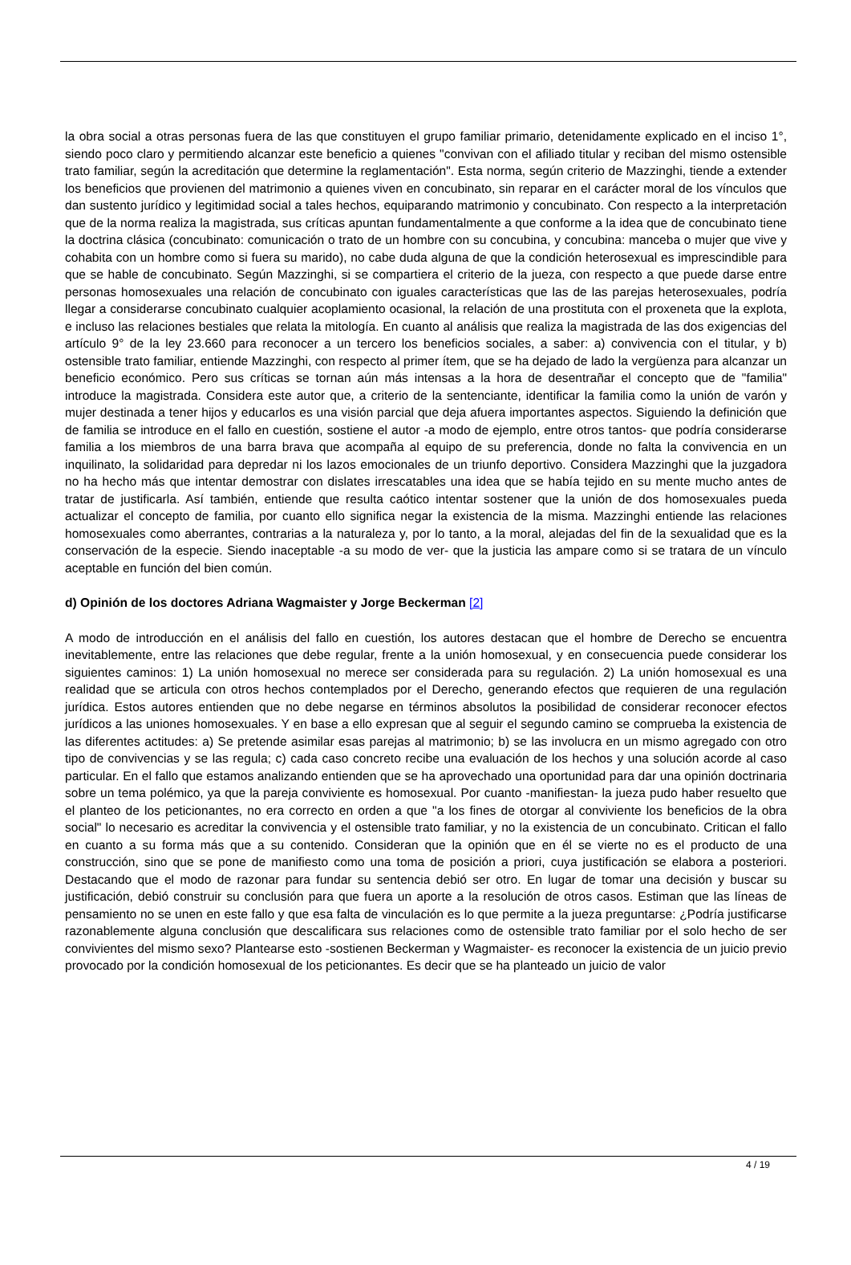la obra social a otras personas fuera de las que constituyen el grupo familiar primario, detenidamente explicado en el inciso 1°, siendo poco claro y permitiendo alcanzar este beneficio a quienes "convivan con el afiliado titular y reciban del mismo ostensible trato familiar, según la acreditación que determine la reglamentación". Esta norma, según criterio de Mazzinghi, tiende a extender los beneficios que provienen del matrimonio a quienes viven en concubinato, sin reparar en el carácter moral de los vínculos que dan sustento jurídico y legitimidad social a tales hechos, equiparando matrimonio y concubinato. Con respecto a la interpretación que de la norma realiza la magistrada, sus críticas apuntan fundamentalmente a que conforme a la idea que de concubinato tiene la doctrina clásica (concubinato: comunicación o trato de un hombre con su concubina, y concubina: manceba o mujer que vive y cohabita con un hombre como si fuera su marido), no cabe duda alguna de que la condición heterosexual es imprescindible para que se hable de concubinato. Según Mazzinghi, si se compartiera el criterio de la jueza, con respecto a que puede darse entre personas homosexuales una relación de concubinato con iguales características que las de las parejas heterosexuales, podría llegar a considerarse concubinato cualquier acoplamiento ocasional, la relación de una prostituta con el proxeneta que la explota, e incluso las relaciones bestiales que relata la mitología. En cuanto al análisis que realiza la magistrada de las dos exigencias del artículo 9° de la ley 23.660 para reconocer a un tercero los beneficios sociales, a saber: a) convivencia con el titular, y b) ostensible trato familiar, entiende Mazzinghi, con respecto al primer ítem, que se ha dejado de lado la vergüenza para alcanzar un beneficio económico. Pero sus críticas se tornan aún más intensas a la hora de desentrañar el concepto que de "familia" introduce la magistrada. Considera este autor que, a criterio de la sentenciante, identificar la familia como la unión de varón y mujer destinada a tener hijos y educarlos es una visión parcial que deja afuera importantes aspectos. Siguiendo la definición que de familia se introduce en el fallo en cuestión, sostiene el autor -a modo de ejemplo, entre otros tantos- que podría considerarse familia a los miembros de una barra brava que acompaña al equipo de su preferencia, donde no falta la convivencia en un inquilinato, la solidaridad para depredar ni los lazos emocionales de un triunfo deportivo. Considera Mazzinghi que la juzgadora no ha hecho más que intentar demostrar con dislates irrescatables una idea que se había tejido en su mente mucho antes de tratar de justificarla. Así también, entiende que resulta caótico intentar sostener que la unión de dos homosexuales pueda actualizar el concepto de familia, por cuanto ello significa negar la existencia de la misma. Mazzinghi entiende las relaciones homosexuales como aberrantes, contrarias a la naturaleza y, por lo tanto, a la moral, alejadas del fin de la sexualidad que es la conservación de la especie. Siendo inaceptable -a su modo de ver- que la justicia las ampare como si se tratara de un vínculo aceptable en función del bien común.
d) Opinión de los doctores Adriana Wagmaister y Jorge Beckerman [2]
A modo de introducción en el análisis del fallo en cuestión, los autores destacan que el hombre de Derecho se encuentra inevitablemente, entre las relaciones que debe regular, frente a la unión homosexual, y en consecuencia puede considerar los siguientes caminos: 1) La unión homosexual no merece ser considerada para su regulación. 2) La unión homosexual es una realidad que se articula con otros hechos contemplados por el Derecho, generando efectos que requieren de una regulación jurídica. Estos autores entienden que no debe negarse en términos absolutos la posibilidad de considerar reconocer efectos jurídicos a las uniones homosexuales. Y en base a ello expresan que al seguir el segundo camino se comprueba la existencia de las diferentes actitudes: a) Se pretende asimilar esas parejas al matrimonio; b) se las involucra en un mismo agregado con otro tipo de convivencias y se las regula; c) cada caso concreto recibe una evaluación de los hechos y una solución acorde al caso particular. En el fallo que estamos analizando entienden que se ha aprovechado una oportunidad para dar una opinión doctrinaria sobre un tema polémico, ya que la pareja conviviente es homosexual. Por cuanto -manifiestan- la jueza pudo haber resuelto que el planteo de los peticionantes, no era correcto en orden a que "a los fines de otorgar al conviviente los beneficios de la obra social" lo necesario es acreditar la convivencia y el ostensible trato familiar, y no la existencia de un concubinato. Critican el fallo en cuanto a su forma más que a su contenido. Consideran que la opinión que en él se vierte no es el producto de una construcción, sino que se pone de manifiesto como una toma de posición a priori, cuya justificación se elabora a posteriori. Destacando que el modo de razonar para fundar su sentencia debió ser otro. En lugar de tomar una decisión y buscar su justificación, debió construir su conclusión para que fuera un aporte a la resolución de otros casos. Estiman que las líneas de pensamiento no se unen en este fallo y que esa falta de vinculación es lo que permite a la jueza preguntarse: ¿Podría justificarse razonablemente alguna conclusión que descalificara sus relaciones como de ostensible trato familiar por el solo hecho de ser convivientes del mismo sexo? Plantearse esto -sostienen Beckerman y Wagmaister- es reconocer la existencia de un juicio previo provocado por la condición homosexual de los peticionantes. Es decir que se ha planteado un juicio de valor
4 / 19